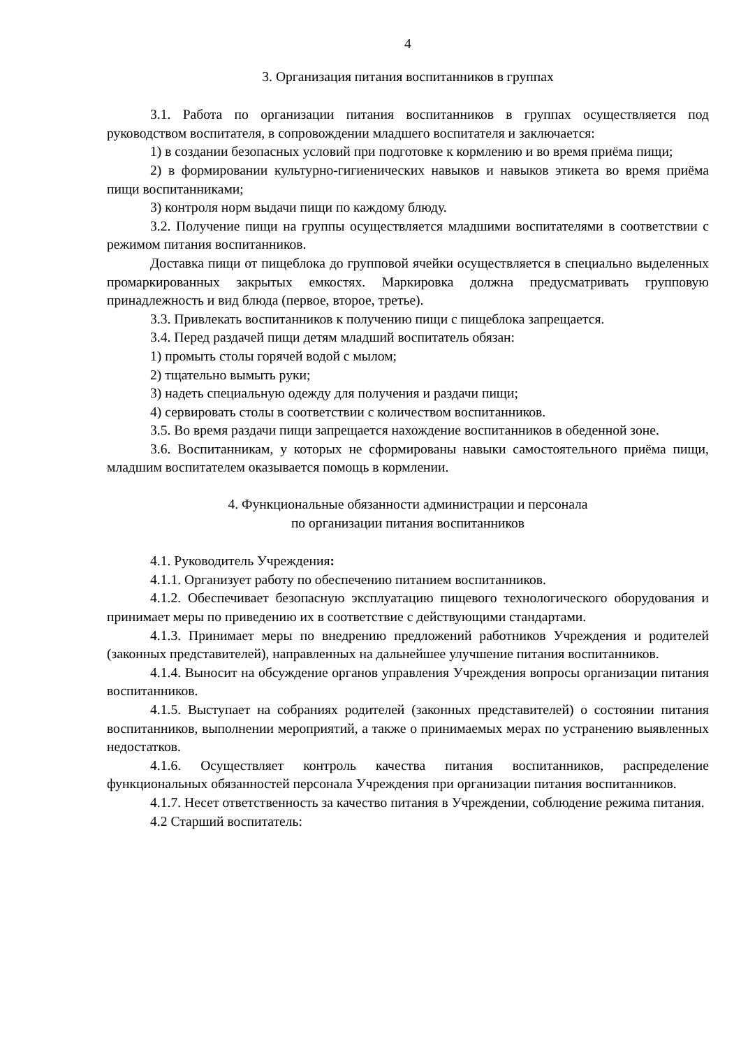4
3. Организация питания воспитанников в группах
3.1. Работа по организации питания воспитанников в группах осуществляется под руководством воспитателя, в сопровождении младшего воспитателя и заключается:
1) в создании безопасных условий при подготовке к кормлению и во время приёма пищи;
2) в формировании культурно-гигиенических навыков и навыков этикета во время приёма пищи воспитанниками;
3) контроля норм выдачи пищи по каждому блюду.
3.2. Получение пищи на группы осуществляется младшими воспитателями в соответствии с режимом питания воспитанников.
Доставка пищи от пищеблока до групповой ячейки осуществляется в специально выделенных промаркированных закрытых емкостях. Маркировка должна предусматривать групповую принадлежность и вид блюда (первое, второе, третье).
3.3. Привлекать воспитанников к получению пищи с пищеблока запрещается.
3.4. Перед раздачей пищи детям младший воспитатель обязан:
1) промыть столы горячей водой с мылом;
2) тщательно вымыть руки;
3) надеть специальную одежду для получения и раздачи пищи;
4) сервировать столы в соответствии с количеством воспитанников.
3.5. Во время раздачи пищи запрещается нахождение воспитанников в обеденной зоне.
3.6. Воспитанникам, у которых не сформированы навыки самостоятельного приёма пищи, младшим воспитателем оказывается помощь в кормлении.
4. Функциональные обязанности администрации и персонала
по организации питания воспитанников
4.1. Руководитель Учреждения:
4.1.1. Организует работу по обеспечению питанием воспитанников.
4.1.2. Обеспечивает безопасную эксплуатацию пищевого технологического оборудования и принимает меры по приведению их в соответствие с действующими стандартами.
4.1.3. Принимает меры по внедрению предложений работников Учреждения и родителей (законных представителей), направленных на дальнейшее улучшение питания воспитанников.
4.1.4. Выносит на обсуждение органов управления Учреждения вопросы организации питания воспитанников.
4.1.5. Выступает на собраниях родителей (законных представителей) о состоянии питания воспитанников, выполнении мероприятий, а также о принимаемых мерах по устранению выявленных недостатков.
4.1.6. Осуществляет контроль качества питания воспитанников, распределение функциональных обязанностей персонала Учреждения при организации питания воспитанников.
4.1.7. Несет ответственность за качество питания в Учреждении, соблюдение режима питания.
4.2 Старший воспитатель: